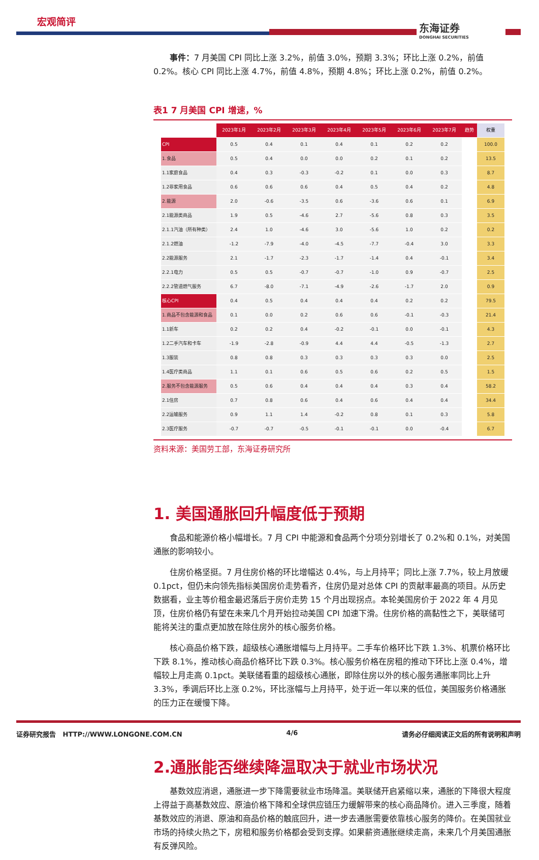宏观简评
东海证券
DONGHAI SECURITIES
事件：7 月美国 CPI 同比上涨 3.2%，前值 3.0%，预期 3.3%；环比上涨 0.2%，前值 0.2%。核心 CPI 同比上涨 4.7%，前值 4.8%，预期 4.8%；环比上涨 0.2%，前值 0.2%。
表1 7 月美国 CPI 增速，%
| | 2023年1月 | 2023年2月 | 2023年3月 | 2023年4月 | 2023年5月 | 2023年6月 | 2023年7月 | 趋势 | 权重 |
| --- | --- | --- | --- | --- | --- | --- | --- | --- | --- |
| CPI | 0.5 | 0.4 | 0.1 | 0.4 | 0.1 | 0.2 | 0.2 | | 100.0 |
| 1.食品 | 0.5 | 0.4 | 0.0 | 0.0 | 0.2 | 0.1 | 0.2 | | 13.5 |
| 1.1家庭食品 | 0.4 | 0.3 | -0.3 | -0.2 | 0.1 | 0.0 | 0.3 | | 8.7 |
| 1.2非家用食品 | 0.6 | 0.6 | 0.6 | 0.4 | 0.5 | 0.4 | 0.2 | | 4.8 |
| 2.能源 | 2.0 | -0.6 | -3.5 | 0.6 | -3.6 | 0.6 | 0.1 | | 6.9 |
| 2.1能源类商品 | 1.9 | 0.5 | -4.6 | 2.7 | -5.6 | 0.8 | 0.3 | | 3.5 |
| 2.1.1汽油（所有种类） | 2.4 | 1.0 | -4.6 | 3.0 | -5.6 | 1.0 | 0.2 | | 0.2 |
| 2.1.2燃油 | -1.2 | -7.9 | -4.0 | -4.5 | -7.7 | -0.4 | 3.0 | | 3.3 |
| 2.2能源服务 | 2.1 | -1.7 | -2.3 | -1.7 | -1.4 | 0.4 | -0.1 | | 3.4 |
| 2.2.1电力 | 0.5 | 0.5 | -0.7 | -0.7 | -1.0 | 0.9 | -0.7 | | 2.5 |
| 2.2.2管道燃气服务 | 6.7 | -8.0 | -7.1 | -4.9 | -2.6 | -1.7 | 2.0 | | 0.9 |
| 核心CPI | 0.4 | 0.5 | 0.4 | 0.4 | 0.4 | 0.2 | 0.2 | | 79.5 |
| 1.商品不包含能源和食品 | 0.1 | 0.0 | 0.2 | 0.6 | 0.6 | -0.1 | -0.3 | | 21.4 |
| 1.1新车 | 0.2 | 0.2 | 0.4 | -0.2 | -0.1 | 0.0 | -0.1 | | 4.3 |
| 1.2二手汽车和卡车 | -1.9 | -2.8 | -0.9 | 4.4 | 4.4 | -0.5 | -1.3 | | 2.7 |
| 1.3服装 | 0.8 | 0.8 | 0.3 | 0.3 | 0.3 | 0.3 | 0.0 | | 2.5 |
| 1.4医疗类商品 | 1.1 | 0.1 | 0.6 | 0.5 | 0.6 | 0.2 | 0.5 | | 1.5 |
| 2.服务不包含能源服务 | 0.5 | 0.6 | 0.4 | 0.4 | 0.4 | 0.3 | 0.4 | | 58.2 |
| 2.1住房 | 0.7 | 0.8 | 0.6 | 0.4 | 0.6 | 0.4 | 0.4 | | 34.4 |
| 2.2运输服务 | 0.9 | 1.1 | 1.4 | -0.2 | 0.8 | 0.1 | 0.3 | | 5.8 |
| 2.3医疗服务 | -0.7 | -0.7 | -0.5 | -0.1 | -0.1 | 0.0 | -0.4 | | 6.7 |
资料来源：美国劳工部，东海证券研究所
1. 美国通胀回升幅度低于预期
食品和能源价格小幅增长。7 月 CPI 中能源和食品两个分项分别增长了 0.2%和 0.1%，对美国通胀的影响较小。
住房价格坚挺。7 月住房价格的环比增幅达 0.4%，与上月持平；同比上涨 7.7%，较上月放缓 0.1pct，但仍未向领先指标美国房价走势看齐，住房仍是对总体 CPI 的贡献率最高的项目。从历史数据看，业主等价租金最迟落后于房价走势 15 个月出现拐点。本轮美国房价于 2022 年 4 月见顶，住房价格仍有望在未来几个月开始拉动美国 CPI 加速下滑。住房价格的高黏性之下，美联储可能将关注的重点更加放在除住房外的核心服务价格。
核心商品价格下跌，超级核心通胀增幅与上月持平。二手车价格环比下跌 1.3%、机票价格环比下跌 8.1%，推动核心商品价格环比下跌 0.3%。核心服务价格在房租的推动下环比上涨 0.4%，增幅较上月走高 0.1pct。美联储看重的超级核心通胀，即除住房以外的核心服务通胀率同比上升 3.3%，季调后环比上涨 0.2%，环比涨幅与上月持平，处于近一年以来的低位，美国服务价格通胀的压力正在缓慢下降。
2.通胀能否继续降温取决于就业市场状况
基数效应消退，通胀进一步下降需要就业市场降温。美联储开启紧缩以来，通胀的下降很大程度上得益于高基数效应、原油价格下降和全球供应链压力缓解带来的核心商品降价。进入三季度，随着基数效应的消退、原油和商品价格的触底回升，进一步去通胀需要依靠核心服务的降价。在美国就业市场的持续火热之下，房租和服务价格都会受到支撑。如果薪资通胀继续走高，未来几个月美国通胀有反弹风险。
证券研究报告 HTTP://WWW.LONGONE.COM.CN 4/6 请务必仔细阅读正文后的所有说明和声明